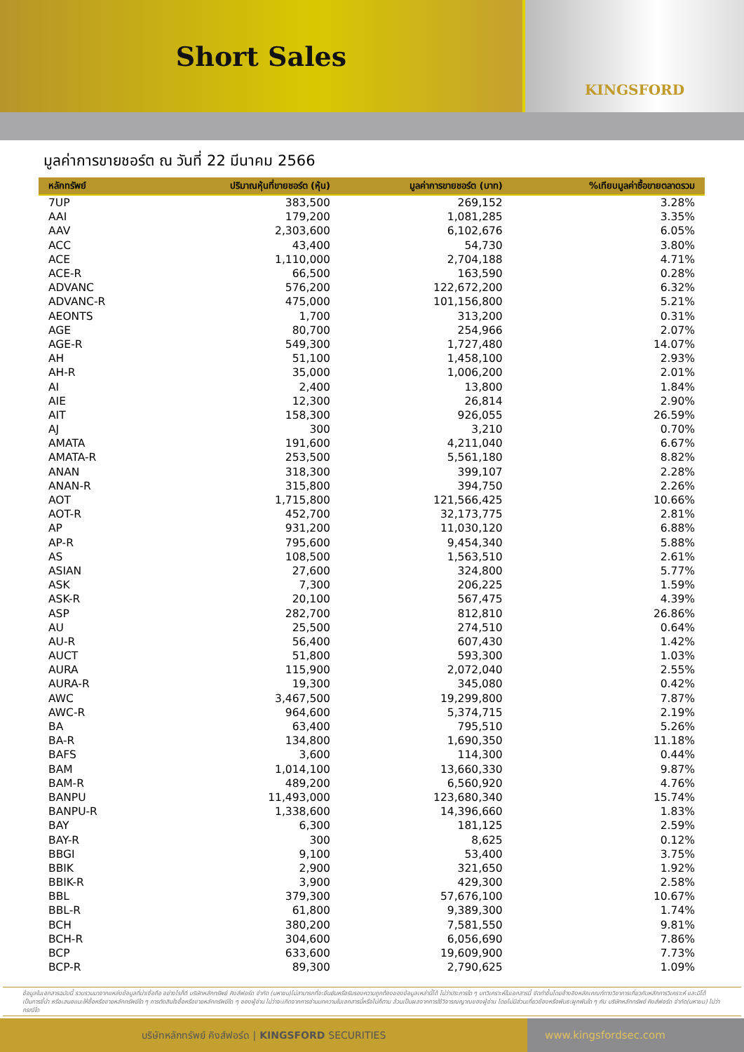Short Sales
KINGSFORD
มูลค่าการขายชอร์ต ณ วันที่ 22 มีนาคม 2566
| หลักทรัพย์ | ปริมาณหุ้นที่ขายชอร์ต (หุ้น) | มูลค่าการขายชอร์ต (บาท) | %เทียบมูลค่าซื้อขายตลาดรวม |
| --- | --- | --- | --- |
| 7UP | 383,500 | 269,152 | 3.28% |
| AAI | 179,200 | 1,081,285 | 3.35% |
| AAV | 2,303,600 | 6,102,676 | 6.05% |
| ACC | 43,400 | 54,730 | 3.80% |
| ACE | 1,110,000 | 2,704,188 | 4.71% |
| ACE-R | 66,500 | 163,590 | 0.28% |
| ADVANC | 576,200 | 122,672,200 | 6.32% |
| ADVANC-R | 475,000 | 101,156,800 | 5.21% |
| AEONTS | 1,700 | 313,200 | 0.31% |
| AGE | 80,700 | 254,966 | 2.07% |
| AGE-R | 549,300 | 1,727,480 | 14.07% |
| AH | 51,100 | 1,458,100 | 2.93% |
| AH-R | 35,000 | 1,006,200 | 2.01% |
| AI | 2,400 | 13,800 | 1.84% |
| AIE | 12,300 | 26,814 | 2.90% |
| AIT | 158,300 | 926,055 | 26.59% |
| AJ | 300 | 3,210 | 0.70% |
| AMATA | 191,600 | 4,211,040 | 6.67% |
| AMATA-R | 253,500 | 5,561,180 | 8.82% |
| ANAN | 318,300 | 399,107 | 2.28% |
| ANAN-R | 315,800 | 394,750 | 2.26% |
| AOT | 1,715,800 | 121,566,425 | 10.66% |
| AOT-R | 452,700 | 32,173,775 | 2.81% |
| AP | 931,200 | 11,030,120 | 6.88% |
| AP-R | 795,600 | 9,454,340 | 5.88% |
| AS | 108,500 | 1,563,510 | 2.61% |
| ASIAN | 27,600 | 324,800 | 5.77% |
| ASK | 7,300 | 206,225 | 1.59% |
| ASK-R | 20,100 | 567,475 | 4.39% |
| ASP | 282,700 | 812,810 | 26.86% |
| AU | 25,500 | 274,510 | 0.64% |
| AU-R | 56,400 | 607,430 | 1.42% |
| AUCT | 51,800 | 593,300 | 1.03% |
| AURA | 115,900 | 2,072,040 | 2.55% |
| AURA-R | 19,300 | 345,080 | 0.42% |
| AWC | 3,467,500 | 19,299,800 | 7.87% |
| AWC-R | 964,600 | 5,374,715 | 2.19% |
| BA | 63,400 | 795,510 | 5.26% |
| BA-R | 134,800 | 1,690,350 | 11.18% |
| BAFS | 3,600 | 114,300 | 0.44% |
| BAM | 1,014,100 | 13,660,330 | 9.87% |
| BAM-R | 489,200 | 6,560,920 | 4.76% |
| BANPU | 11,493,000 | 123,680,340 | 15.74% |
| BANPU-R | 1,338,600 | 14,396,660 | 1.83% |
| BAY | 6,300 | 181,125 | 2.59% |
| BAY-R | 300 | 8,625 | 0.12% |
| BBGI | 9,100 | 53,400 | 3.75% |
| BBIK | 2,900 | 321,650 | 1.92% |
| BBIK-R | 3,900 | 429,300 | 2.58% |
| BBL | 379,300 | 57,676,100 | 10.67% |
| BBL-R | 61,800 | 9,389,300 | 1.74% |
| BCH | 380,200 | 7,581,550 | 9.81% |
| BCH-R | 304,600 | 6,056,690 | 7.86% |
| BCP | 633,600 | 19,609,900 | 7.73% |
| BCP-R | 89,300 | 2,790,625 | 1.09% |
ข้อมูลในเอกสารฉบับนี้ รวบรวมมาจากแหล่งข้อมูลที่น่าเชื่อถือ อย่างไรก็ดี บริษัทหลักทรัพย์ คิงส์ฟอร์ด จำกัด (มหาชน)ไม่สามารถที่จะยืนยันหรือรับรองความถูกต้องของข้อมูลเหล่านี้ได้ ไม่ว่าประการใด ๆ บทวิเคราะห์ในเอกสารนี้ จัดทำขึ้นโดยอ้างอิงหลักเกณฑ์ทางวิชาการเกี่ยวกับหลักการวิเคราะห์ และมิได้เป็นการชี้นำ หรือเสนอแนะให้ซื้อหรือขายหลักทรัพย์ใด ๆ การตัดสินใจซื้อหรือขายหลักทรัพย์ใด ๆ ของผู้อ่าน ไม่ว่าจะเกิดจากการอ่านบทความในเอกสารนี้หรือไม่ก็ตาม ล้วนเป็นผลจากการใช้วิจารณญาณของผู้อ่าน โดยไม่มีส่วนเกี่ยวข้องหรือพันธะผูกพันใด ๆ กับ บริษัทหลักทรัพย์ คิงส์ฟอร์ด จำกัด(มหาชน) ไม่ว่ากรณีใด
บริษัทหลักทรัพย์ คิงส์ฟอร์ด | KINGSFORD SECURITIES www.kingsfordsec.com